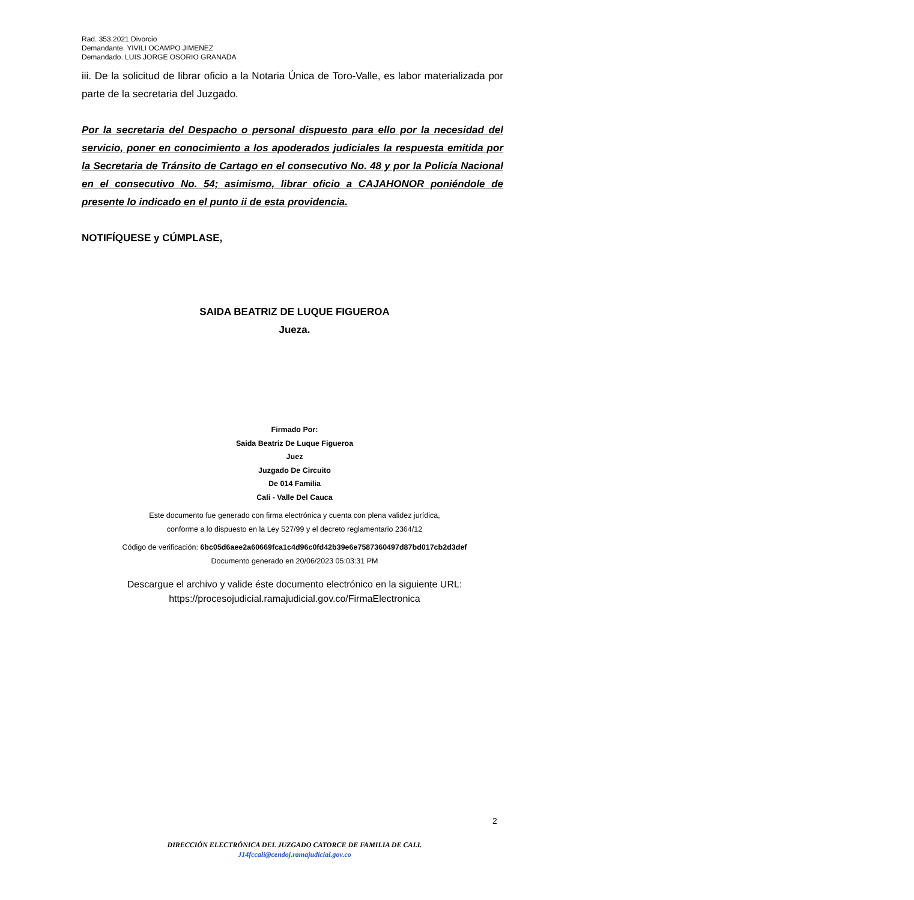Rad. 353.2021 Divorcio
Demandante. YIVILI OCAMPO JIMENEZ
Demandado. LUIS JORGE OSORIO GRANADA
iii. De la solicitud de librar oficio a la Notaria Única de Toro-Valle, es labor materializada por parte de la secretaria del Juzgado.
Por la secretaria del Despacho o personal dispuesto para ello por la necesidad del servicio, poner en conocimiento a los apoderados judiciales la respuesta emitida por la Secretaria de Tránsito de Cartago en el consecutivo No. 48 y por la Policía Nacional en el consecutivo No. 54; asimismo, librar oficio a CAJAHONOR poniéndole de presente lo indicado en el punto ii de esta providencia.
NOTIFÍQUESE y CÚMPLASE,
SAIDA BEATRIZ DE LUQUE FIGUEROA
Jueza.
Firmado Por:
Saida Beatriz De Luque Figueroa
Juez
Juzgado De Circuito
De 014 Familia
Cali - Valle Del Cauca
Este documento fue generado con firma electrónica y cuenta con plena validez jurídica,
conforme a lo dispuesto en la Ley 527/99 y el decreto reglamentario 2364/12
Código de verificación: 6bc05d6aee2a60669fca1c4d96c0fd42b39e6e7587360497d87bd017cb2d3def
Documento generado en 20/06/2023 05:03:31 PM
Descargue el archivo y valide éste documento electrónico en la siguiente URL:
https://procesojudicial.ramajudicial.gov.co/FirmaElectronica
2
DIRECCIÓN ELECTRÓNICA DEL JUZGADO CATORCE DE FAMILIA DE CALI.
J14fccali@cendoj.ramajudicial.gov.co